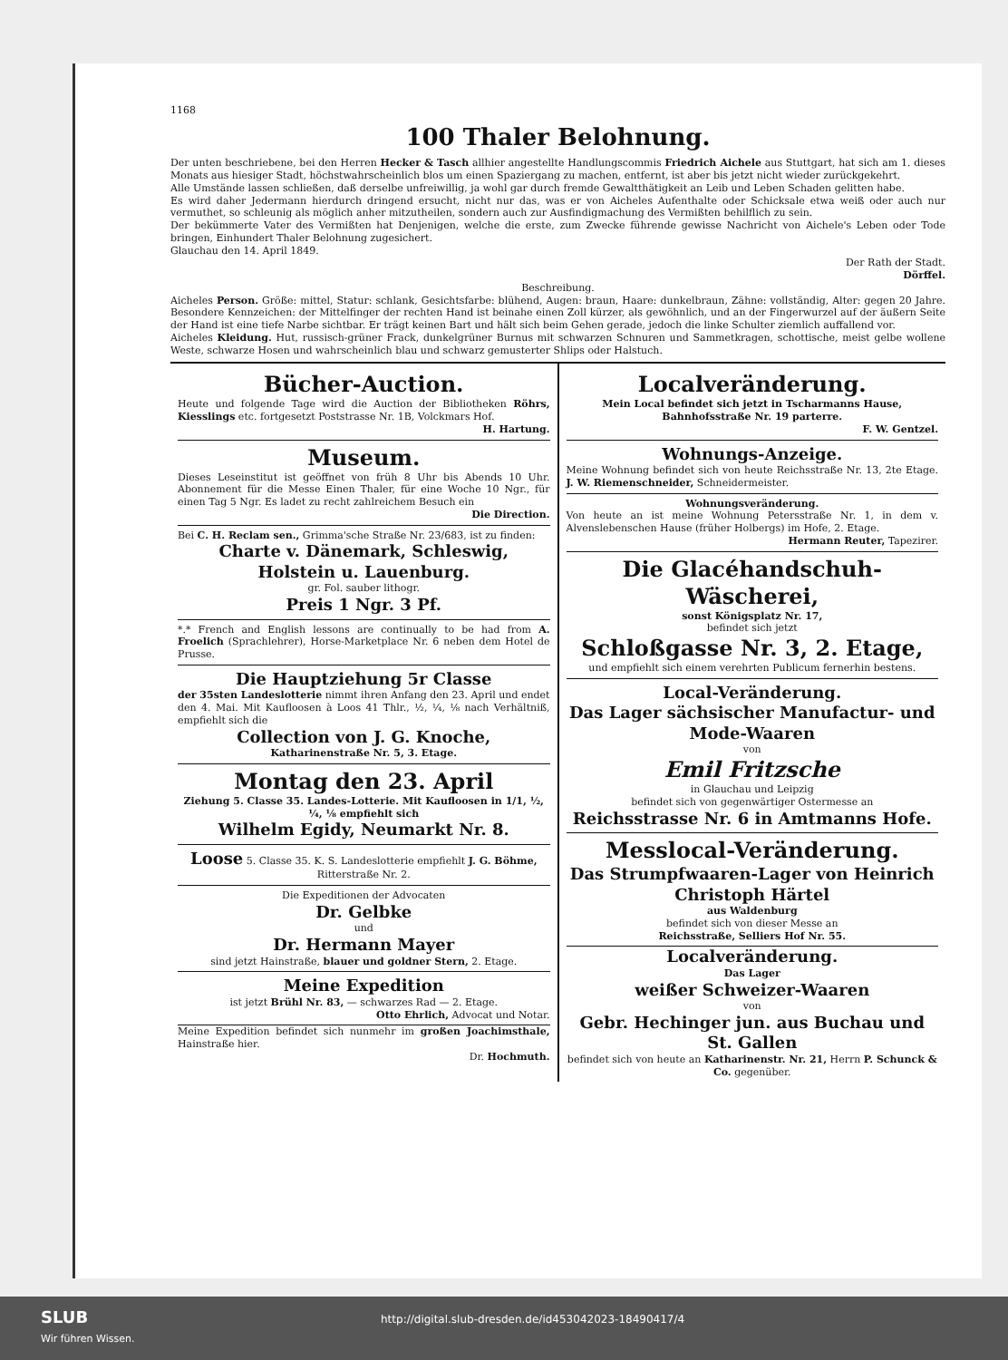1168
100 Thaler Belohnung.
Der unten beschriebene, bei den Herren Hecker & Tasch allhier angestellte Handlungscommis Friedrich Aichele aus Stuttgart, hat sich am 1. dieses Monats aus hiesiger Stadt, höchstwahrscheinlich blos um einen Spaziergang zu machen, entfernt, ist aber bis jetzt nicht wieder zurückgekehrt.
Alle Umstände lassen schließen, daß derselbe unfreiwillig, ja wohl gar durch fremde Gewaltthätigkeit an Leib und Leben Schaden gelitten habe.
Es wird daher Jedermann hierdurch dringend ersucht, nicht nur das, was er von Aicheles Aufenthalte oder Schicksale etwa weiß oder auch nur vermuthet, so schleunig als möglich anher mitzutheilen, sondern auch zur Ausfindigmachung des Vermißten behilflich zu sein.
Der bekümmerte Vater des Vermißten hat Denjenigen, welche die erste, zum Zwecke führende gewisse Nachricht von Aichele's Leben oder Tode bringen, Einhundert Thaler Belohnung zugesichert.
Glauchau den 14. April 1849.
Der Rath der Stadt.
Dörffel.
Beschreibung.
Aicheles Person. Größe: mittel, Statur: schlank, Gesichtsfarbe: blühend, Augen: braun, Haare: dunkelbraun, Zähne: vollständig, Alter: gegen 20 Jahre. Besondere Kennzeichen: der Mittelfinger der rechten Hand ist beinahe einen Zoll kürzer, als gewöhnlich, und an der Fingerwurzel auf der äußern Seite der Hand ist eine tiefe Narbe sichtbar. Er trägt keinen Bart und hält sich beim Gehen gerade, jedoch die linke Schulter ziemlich auffallend vor.
Aicheles Kleidung. Hut, russisch-grüner Frack, dunkelgrüner Burnus mit schwarzen Schnuren und Sammetkragen, schottische, meist gelbe wollene Weste, schwarze Hosen und wahrscheinlich blau und schwarz gemusterter Shlips oder Halstuch.
Bücher-Auction.
Heute und folgende Tage wird die Auction der Bibliotheken Röhrs, Kiesslings etc. fortgesetzt Poststrasse Nr. 1B, Volckmars Hof.
H. Hartung.
Museum.
Dieses Leseinstitut ist geöffnet von früh 8 Uhr bis Abends 10 Uhr. Abonnement für die Messe Einen Thaler, für eine Woche 10 Ngr., für einen Tag 5 Ngr. Es ladet zu recht zahlreichem Besuch ein
Die Direction.
Bei C. H. Reclam sen., Grimma'sche Straße Nr. 23/683, ist zu finden:
Charte v. Dänemark, Schleswig, Holstein u. Lauenburg.
gr. Fol. sauber lithogr.
Preis 1 Ngr. 3 Pf.
*.* French and English lessons are continually to be had from A. Froelich (Sprachlehrer), Horse-Marketplace Nr. 6 neben dem Hotel de Prusse.
Die Hauptziehung 5r Classe
der 35sten Landeslotterie nimmt ihren Anfang den 23. April und endet den 4. Mai. Mit Kaufloosen à Loos 41 Thlr., ½, ¼, ⅛ nach Verhältniß, empfiehlt sich die
Collection von J. G. Knoche,
Katharinenstraße Nr. 5, 3. Etage.
Montag den 23. April
Ziehung 5. Classe 35. Landes-Lotterie. Mit Kaufloosen in 1/1, ½, ¼, ⅛ empfiehlt sich
Wilhelm Egidy, Neumarkt Nr. 8.
Loose 5. Classe 35. K. S. Landeslotterie empfiehlt J. G. Böhme, Ritterstraße Nr. 2.
Die Expeditionen der Advocaten
Dr. Gelbke
und
Dr. Hermann Mayer
sind jetzt Hainstraße, blauer und goldner Stern, 2. Etage.
Meine Expedition
ist jetzt Brühl Nr. 83, — schwarzes Rad — 2. Etage.
Otto Ehrlich, Advocat und Notar.
Meine Expedition befindet sich nunmehr im großen Joachimsthale, Hainstraße hier.
Dr. Hochmuth.
Localveränderung.
Mein Local befindet sich jetzt in Tscharmanns Hause, Bahnhofsstraße Nr. 19 parterre.
F. W. Gentzel.
Wohnungs-Anzeige.
Meine Wohnung befindet sich von heute Reichsstraße Nr. 13, 2te Etage. J. W. Riemenschneider, Schneidermeister.
Wohnungsveränderung.
Von heute an ist meine Wohnung Petersstraße Nr. 1, in dem v. Alvenslebenschen Hause (früher Holbergs) im Hofe, 2. Etage.
Hermann Reuter, Tapezirer.
Die Glacéhandschuh-Wäscherei,
sonst Königsplatz Nr. 17,
befindet sich jetzt
Schloßgasse Nr. 3, 2. Etage,
und empfiehlt sich einem verehrten Publicum fernerhin bestens.
Local-Veränderung.
Das Lager sächsischer Manufactur- und Mode-Waaren
von
Emil Fritzsche
in Glauchau und Leipzig
befindet sich von gegenwärtiger Ostermesse an
Reichsstrasse Nr. 6 in Amtmanns Hofe.
Messlocal-Veränderung.
Das Strumpfwaaren-Lager von Heinrich Christoph Härtel
aus Waldenburg
befindet sich von dieser Messe an
Reichsstraße, Selliers Hof Nr. 55.
Localveränderung.
Das Lager
weißer Schweizer-Waaren
von
Gebr. Hechinger jun. aus Buchau und St. Gallen
befindet sich von heute an Katharinenstr. Nr. 21, Herrn P. Schunck & Co. gegenüber.
SLUB
Wir führen Wissen.
http://digital.slub-dresden.de/id453042023-18490417/4